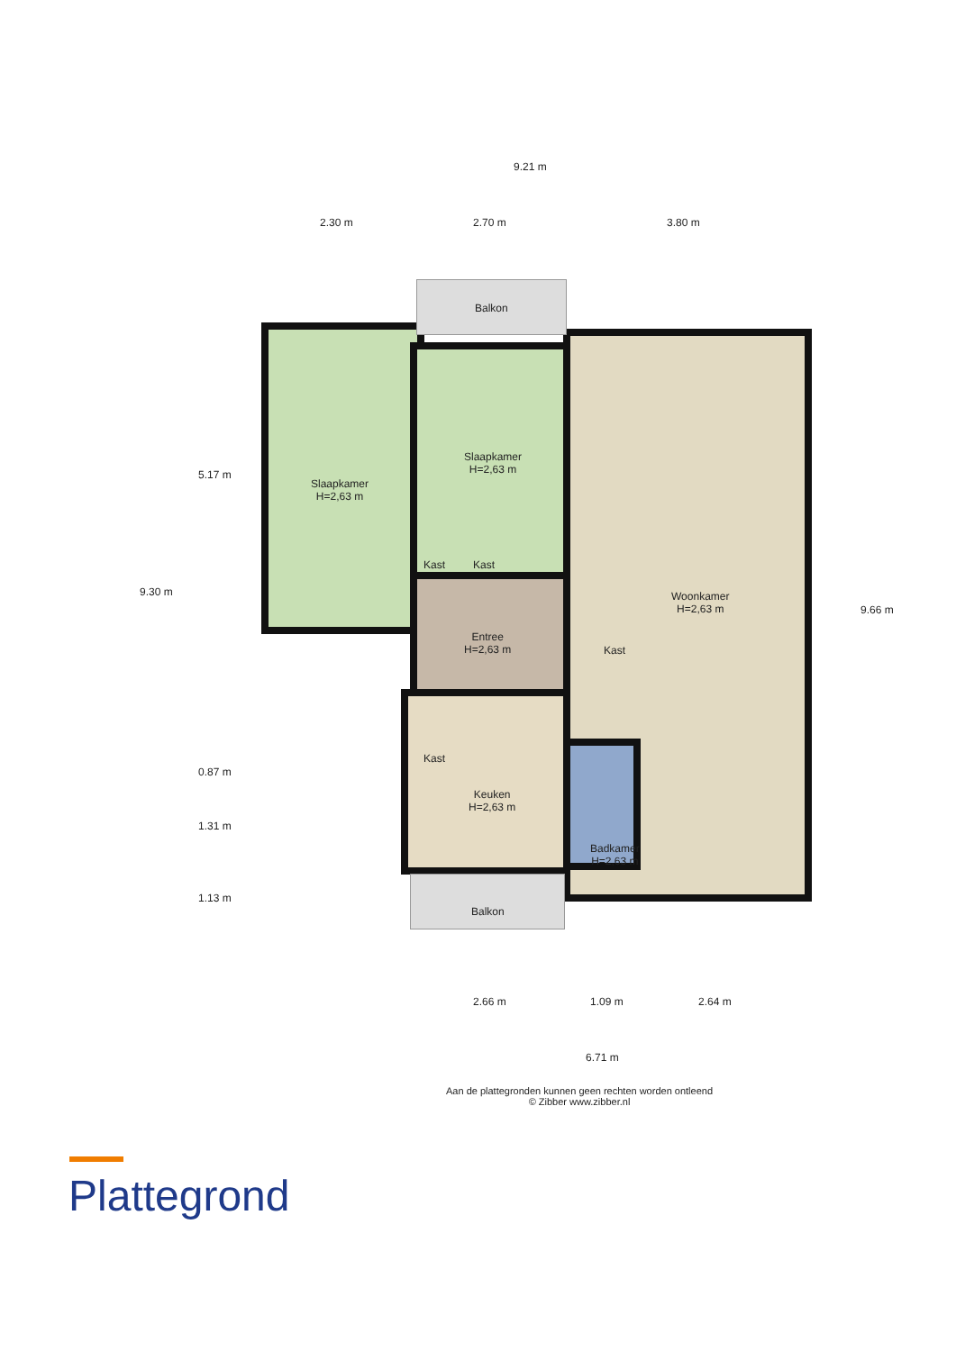9.21 m
2.30 m 2.70 m 3.80 m
Balkon
Slaapkamer
H=2,63 m
Slaapkamer
H=2,63 m
Kast Kast
Woonkamer
H=2,63 m
Entree
H=2,63 m
Kast
Kast
Keuken
H=2,63 m
Badkamer
H=2,63 m
Balkon
9.30 m
5.17 m
0.87 m
1.31 m
1.13 m
9.66 m
2.66 m 1.09 m 2.64 m
6.71 m
Aan de plattegronden kunnen geen rechten worden ontleend
© Zibber www.zibber.nl
Plattegrond